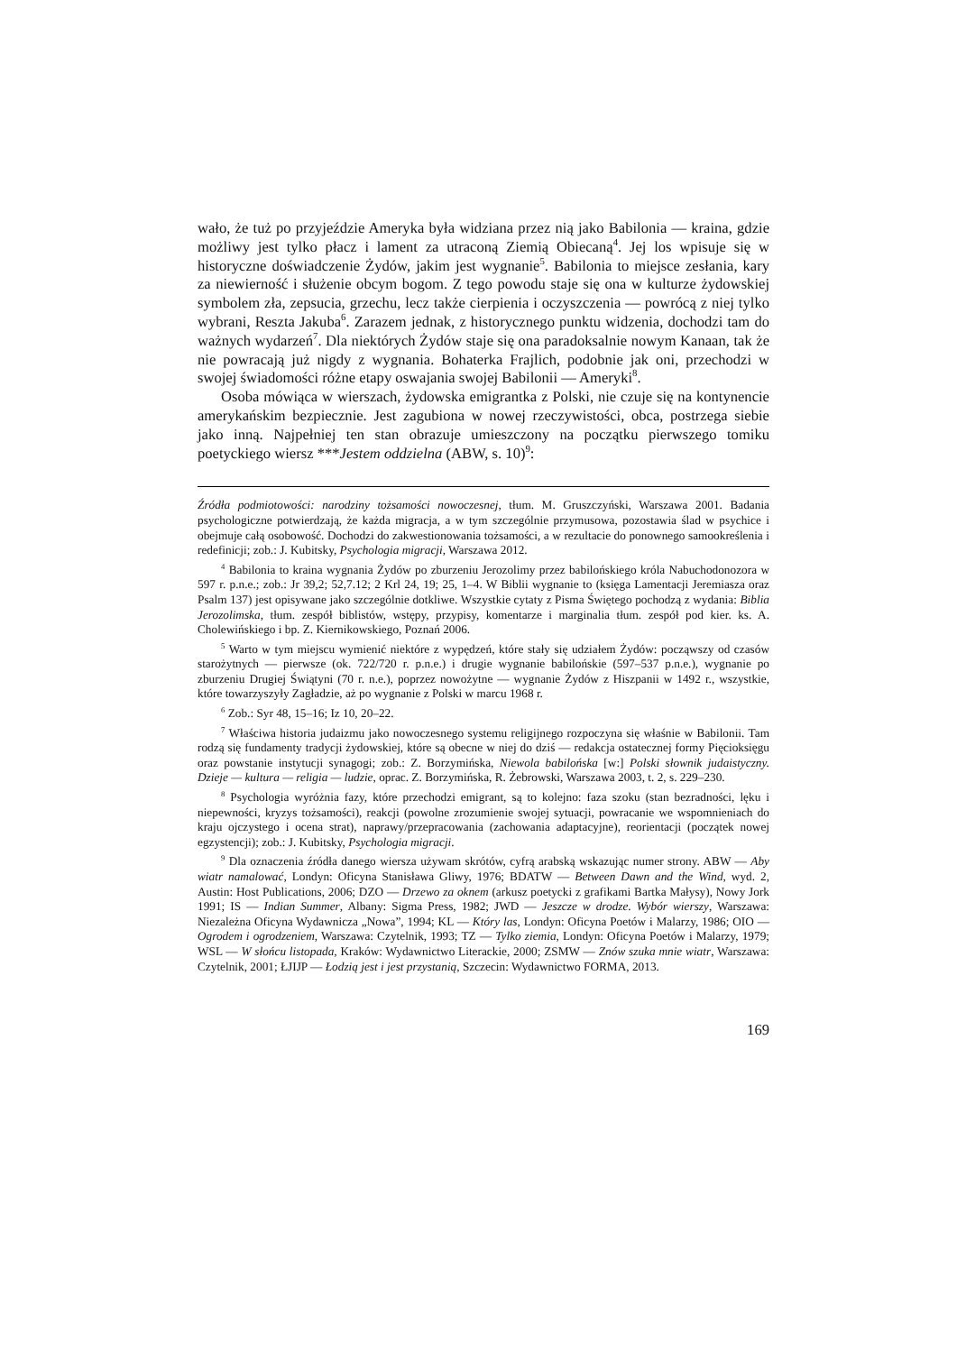wało, że tuż po przyjeździe Ameryka była widziana przez nią jako Babilonia — kraina, gdzie możliwy jest tylko płacz i lament za utraconą Ziemią Obiecaną<sup>4</sup>. Jej los wpisuje się w historyczne doświadczenie Żydów, jakim jest wygnanie<sup>5</sup>. Babilonia to miejsce zesłania, kary za niewierność i służenie obcym bogom. Z tego powodu staje się ona w kulturze żydowskiej symbolem zła, zepsucia, grzechu, lecz także cierpienia i oczyszczenia — powrócą z niej tylko wybrani, Reszta Jakuba<sup>6</sup>. Zarazem jednak, z historycznego punktu widzenia, dochodzi tam do ważnych wydarzeń<sup>7</sup>. Dla niektórych Żydów staje się ona paradoksalnie nowym Kanaan, tak że nie powracają już nigdy z wygnania. Bohaterka Frajlich, podobnie jak oni, przechodzi w swojej świadomości różne etapy oswajania swojej Babilonii — Ameryki<sup>8</sup>.
Osoba mówiąca w wierszach, żydowska emigrantka z Polski, nie czuje się na kontynencie amerykańskim bezpiecznie. Jest zagubiona w nowej rzeczywistości, obca, postrzega siebie jako inną. Najpełniej ten stan obrazuje umieszczony na początku pierwszego tomiku poetyckiego wiersz ***Jestem oddzielna (ABW, s. 10)<sup>9</sup>:
Źródła podmiotowości: narodziny tożsamości nowoczesnej, tłum. M. Gruszczyński, Warszawa 2001. Badania psychologiczne potwierdzają, że każda migracja, a w tym szczególnie przymusowa, pozostawia ślad w psychice i obejmuje całą osobowość. Dochodzi do zakwestionowania tożsamości, a w rezultacie do ponownego samookreślenia i redefinicji; zob.: J. Kubitsky, Psychologia migracji, Warszawa 2012.
<sup>4</sup> Babilonia to kraina wygnania Żydów po zburzeniu Jerozolimy przez babilońskiego króla Nabuchodonozora w 597 r. p.n.e.; zob.: Jr 39,2; 52,7.12; 2 Krl 24, 19; 25, 1–4. W Biblii wygnanie to (księga Lamentacji Jeremiasza oraz Psalm 137) jest opisywane jako szczególnie dotkliwe. Wszystkie cytaty z Pisma Świętego pochodzą z wydania: Biblia Jerozolimska, tłum. zespół biblistów, wstępy, przypisy, komentarze i marginalia tłum. zespół pod kier. ks. A. Cholewińskiego i bp. Z. Kiernikowskiego, Poznań 2006.
<sup>5</sup> Warto w tym miejscu wymienić niektóre z wypędzeń, które stały się udziałem Żydów: począwszy od czasów starożytnych — pierwsze (ok. 722/720 r. p.n.e.) i drugie wygnanie babilońskie (597–537 p.n.e.), wygnanie po zburzeniu Drugiej Świątyni (70 r. n.e.), poprzez nowożytne — wygnanie Żydów z Hiszpanii w 1492 r., wszystkie, które towarzyszyły Zagładzie, aż po wygnanie z Polski w marcu 1968 r.
<sup>6</sup> Zob.: Syr 48, 15–16; Iz 10, 20–22.
<sup>7</sup> Właściwa historia judaizmu jako nowoczesnego systemu religijnego rozpoczyna się właśnie w Babilonii. Tam rodzą się fundamenty tradycji żydowskiej, które są obecne w niej do dziś — redakcja ostatecznej formy Pięcioksięgu oraz powstanie instytucji synagogi; zob.: Z. Borzymińska, Niewola babilońska [w:] Polski słownik judaistyczny. Dzieje — kultura — religia — ludzie, oprac. Z. Borzymińska, R. Żebrowski, Warszawa 2003, t. 2, s. 229–230.
<sup>8</sup> Psychologia wyróżnia fazy, które przechodzi emigrant, są to kolejno: faza szoku (stan bezradności, lęku i niepewności, kryzys tożsamości), reakcji (powolne zrozumienie swojej sytuacji, powracanie we wspomnieniach do kraju ojczystego i ocena strat), naprawy/przepracowania (zachowania adaptacyjne), reorientacji (początek nowej egzystencji); zob.: J. Kubitsky, Psychologia migracji.
<sup>9</sup> Dla oznaczenia źródła danego wiersza używam skrótów, cyfrą arabską wskazując numer strony. ABW — Aby wiatr namalować, Londyn: Oficyna Stanisława Gliwy, 1976; BDATW — Between Dawn and the Wind, wyd. 2, Austin: Host Publications, 2006; DZO — Drzewo za oknem (arkusz poetycki z grafikami Bartka Małysy), Nowy Jork 1991; IS — Indian Summer, Albany: Sigma Press, 1982; JWD — Jeszcze w drodze. Wybór wierszy, Warszawa: Niezależna Oficyna Wydawnicza „Nowa”, 1994; KL — Który las, Londyn: Oficyna Poetów i Malarzy, 1986; OIO — Ogrodem i ogrodzeniem, Warszawa: Czytelnik, 1993; TZ — Tylko ziemia, Londyn: Oficyna Poetów i Malarzy, 1979; WSL — W słońcu listopada, Kraków: Wydawnictwo Literackie, 2000; ZSMW — Znów szuka mnie wiatr, Warszawa: Czytelnik, 2001; ŁJIJP — Łodzią jest i jest przystanią, Szczecin: Wydawnictwo FORMA, 2013.
169